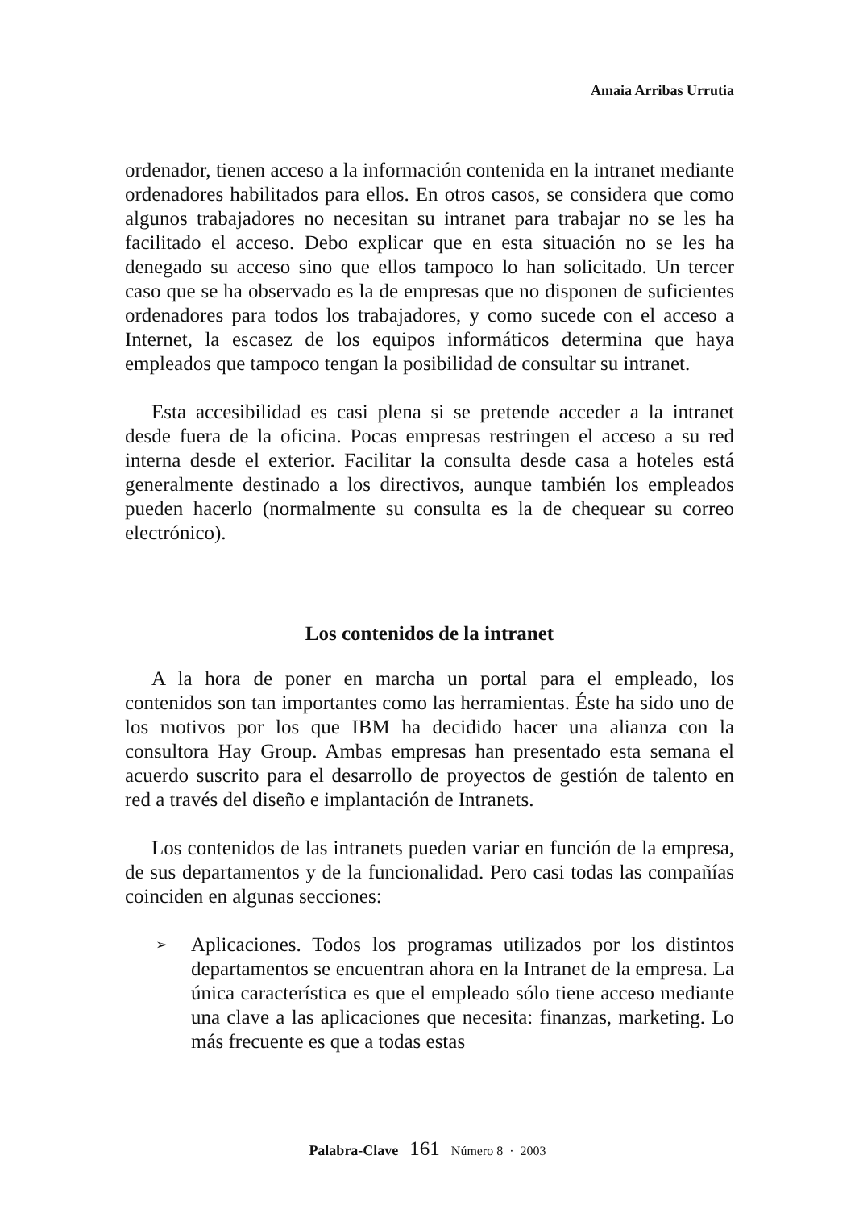Amaia Arribas Urrutia
ordenador, tienen acceso a la información contenida en la intranet mediante ordenadores habilitados para ellos. En otros casos, se considera que como algunos trabajadores no necesitan su intranet para trabajar no se les ha facilitado el acceso. Debo explicar que en esta situación no se les ha denegado su acceso sino que ellos tampoco lo han solicitado. Un tercer caso que se ha observado es la de empresas que no disponen de suficientes ordenadores para todos los trabajadores, y como sucede con el acceso a Internet, la escasez de los equipos informáticos determina que haya empleados que tampoco tengan la posibilidad de consultar su intranet.
Esta accesibilidad es casi plena si se pretende acceder a la intranet desde fuera de la oficina. Pocas empresas restringen el acceso a su red interna desde el exterior. Facilitar la consulta desde casa a hoteles está generalmente destinado a los directivos, aunque también los empleados pueden hacerlo (normalmente su consulta es la de chequear su correo electrónico).
Los contenidos de la intranet
A la hora de poner en marcha un portal para el empleado, los contenidos son tan importantes como las herramientas. Éste ha sido uno de los motivos por los que IBM ha decidido hacer una alianza con la consultora Hay Group. Ambas empresas han presentado esta semana el acuerdo suscrito para el desarrollo de proyectos de gestión de talento en red a través del diseño e implantación de Intranets.
Los contenidos de las intranets pueden variar en función de la empresa, de sus departamentos y de la funcionalidad. Pero casi todas las compañías coinciden en algunas secciones:
➢ Aplicaciones. Todos los programas utilizados por los distintos departamentos se encuentran ahora en la Intranet de la empresa. La única característica es que el empleado sólo tiene acceso mediante una clave a las aplicaciones que necesita: finanzas, marketing. Lo más frecuente es que a todas estas
Palabra-Clave 161 Número 8 · 2003